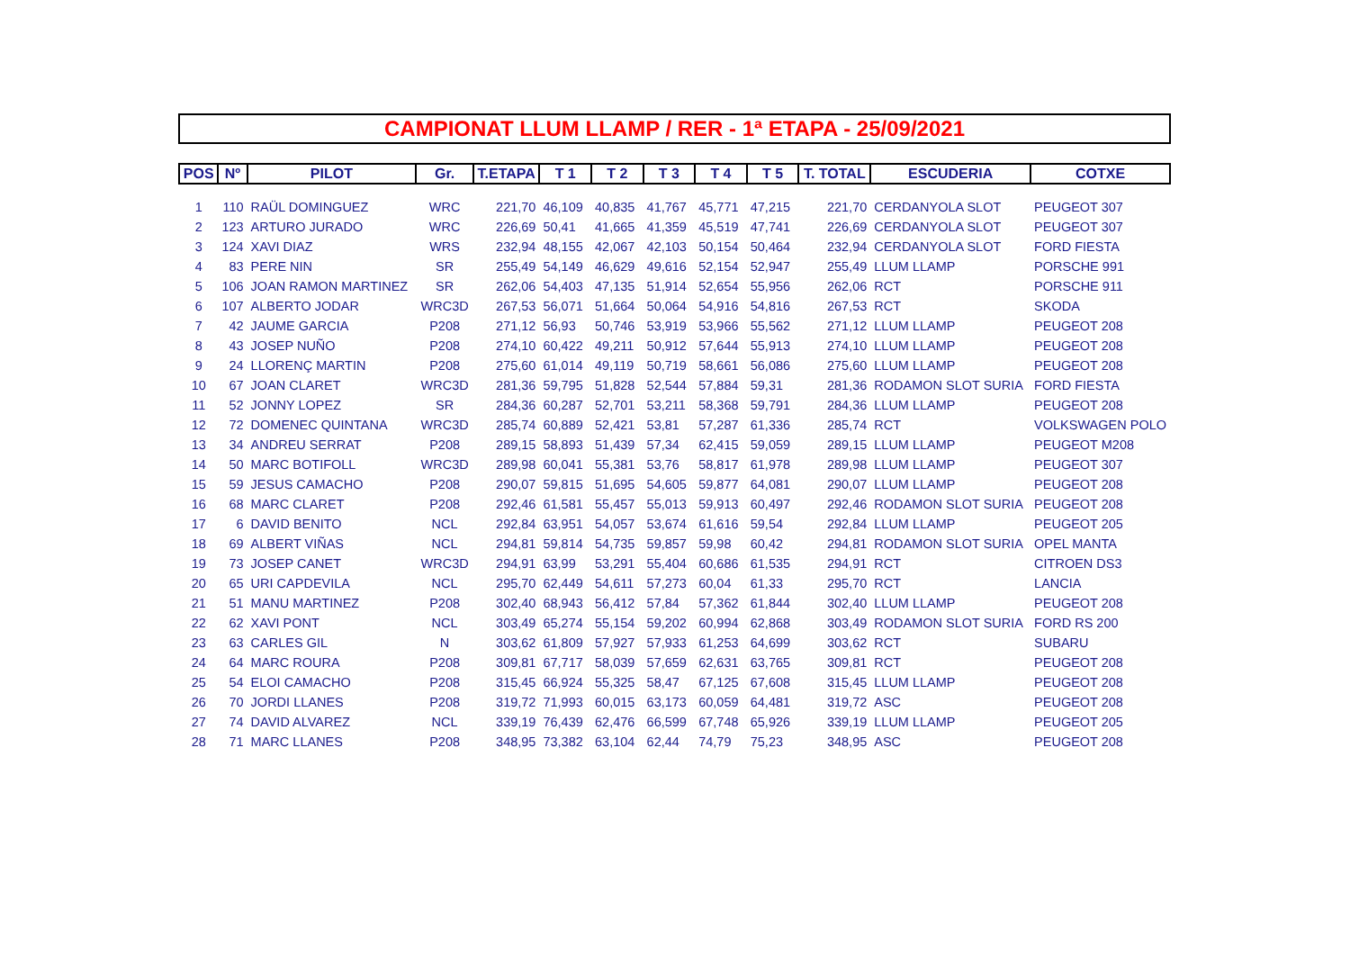CAMPIONAT LLUM LLAMP / RER - 1ª ETAPA - 25/09/2021
| POS | Nº | PILOT | Gr. | T.ETAPA | T 1 | T 2 | T 3 | T 4 | T 5 | T. TOTAL | ESCUDERIA | COTXE |
| --- | --- | --- | --- | --- | --- | --- | --- | --- | --- | --- | --- | --- |
| 1 | 110 | RAÜL DOMINGUEZ | WRC | 221,70 | 46,109 | 40,835 | 41,767 | 45,771 | 47,215 | 221,70 | CERDANYOLA SLOT | PEUGEOT 307 |
| 2 | 123 | ARTURO JURADO | WRC | 226,69 | 50,41 | 41,665 | 41,359 | 45,519 | 47,741 | 226,69 | CERDANYOLA SLOT | PEUGEOT 307 |
| 3 | 124 | XAVI DIAZ | WRS | 232,94 | 48,155 | 42,067 | 42,103 | 50,154 | 50,464 | 232,94 | CERDANYOLA SLOT | FORD FIESTA |
| 4 | 83 | PERE NIN | SR | 255,49 | 54,149 | 46,629 | 49,616 | 52,154 | 52,947 | 255,49 | LLUM LLAMP | PORSCHE 991 |
| 5 | 106 | JOAN RAMON MARTINEZ | SR | 262,06 | 54,403 | 47,135 | 51,914 | 52,654 | 55,956 | 262,06 | RCT | PORSCHE 911 |
| 6 | 107 | ALBERTO JODAR | WRC3D | 267,53 | 56,071 | 51,664 | 50,064 | 54,916 | 54,816 | 267,53 | RCT | SKODA |
| 7 | 42 | JAUME GARCIA | P208 | 271,12 | 56,93 | 50,746 | 53,919 | 53,966 | 55,562 | 271,12 | LLUM LLAMP | PEUGEOT 208 |
| 8 | 43 | JOSEP NUÑO | P208 | 274,10 | 60,422 | 49,211 | 50,912 | 57,644 | 55,913 | 274,10 | LLUM LLAMP | PEUGEOT 208 |
| 9 | 24 | LLORENÇ MARTIN | P208 | 275,60 | 61,014 | 49,119 | 50,719 | 58,661 | 56,086 | 275,60 | LLUM LLAMP | PEUGEOT 208 |
| 10 | 67 | JOAN CLARET | WRC3D | 281,36 | 59,795 | 51,828 | 52,544 | 57,884 | 59,31 | 281,36 | RODAMON SLOT SURIA | FORD FIESTA |
| 11 | 52 | JONNY LOPEZ | SR | 284,36 | 60,287 | 52,701 | 53,211 | 58,368 | 59,791 | 284,36 | LLUM LLAMP | PEUGEOT 208 |
| 12 | 72 | DOMENEC QUINTANA | WRC3D | 285,74 | 60,889 | 52,421 | 53,81 | 57,287 | 61,336 | 285,74 | RCT | VOLKSWAGEN POLO |
| 13 | 34 | ANDREU SERRAT | P208 | 289,15 | 58,893 | 51,439 | 57,34 | 62,415 | 59,059 | 289,15 | LLUM LLAMP | PEUGEOT M208 |
| 14 | 50 | MARC BOTIFOLL | WRC3D | 289,98 | 60,041 | 55,381 | 53,76 | 58,817 | 61,978 | 289,98 | LLUM LLAMP | PEUGEOT 307 |
| 15 | 59 | JESUS CAMACHO | P208 | 290,07 | 59,815 | 51,695 | 54,605 | 59,877 | 64,081 | 290,07 | LLUM LLAMP | PEUGEOT 208 |
| 16 | 68 | MARC CLARET | P208 | 292,46 | 61,581 | 55,457 | 55,013 | 59,913 | 60,497 | 292,46 | RODAMON SLOT SURIA | PEUGEOT 208 |
| 17 | 6 | DAVID BENITO | NCL | 292,84 | 63,951 | 54,057 | 53,674 | 61,616 | 59,54 | 292,84 | LLUM LLAMP | PEUGEOT 205 |
| 18 | 69 | ALBERT VIÑAS | NCL | 294,81 | 59,814 | 54,735 | 59,857 | 59,98 | 60,42 | 294,81 | RODAMON SLOT SURIA | OPEL MANTA |
| 19 | 73 | JOSEP CANET | WRC3D | 294,91 | 63,99 | 53,291 | 55,404 | 60,686 | 61,535 | 294,91 | RCT | CITROEN DS3 |
| 20 | 65 | URI CAPDEVILA | NCL | 295,70 | 62,449 | 54,611 | 57,273 | 60,04 | 61,33 | 295,70 | RCT | LANCIA |
| 21 | 51 | MANU MARTINEZ | P208 | 302,40 | 68,943 | 56,412 | 57,84 | 57,362 | 61,844 | 302,40 | LLUM LLAMP | PEUGEOT 208 |
| 22 | 62 | XAVI PONT | NCL | 303,49 | 65,274 | 55,154 | 59,202 | 60,994 | 62,868 | 303,49 | RODAMON SLOT SURIA | FORD RS 200 |
| 23 | 63 | CARLES GIL | N | 303,62 | 61,809 | 57,927 | 57,933 | 61,253 | 64,699 | 303,62 | RCT | SUBARU |
| 24 | 64 | MARC ROURA | P208 | 309,81 | 67,717 | 58,039 | 57,659 | 62,631 | 63,765 | 309,81 | RCT | PEUGEOT 208 |
| 25 | 54 | ELOI CAMACHO | P208 | 315,45 | 66,924 | 55,325 | 58,47 | 67,125 | 67,608 | 315,45 | LLUM LLAMP | PEUGEOT 208 |
| 26 | 70 | JORDI LLANES | P208 | 319,72 | 71,993 | 60,015 | 63,173 | 60,059 | 64,481 | 319,72 | ASC | PEUGEOT 208 |
| 27 | 74 | DAVID ALVAREZ | NCL | 339,19 | 76,439 | 62,476 | 66,599 | 67,748 | 65,926 | 339,19 | LLUM LLAMP | PEUGEOT 205 |
| 28 | 71 | MARC LLANES | P208 | 348,95 | 73,382 | 63,104 | 62,44 | 74,79 | 75,23 | 348,95 | ASC | PEUGEOT 208 |